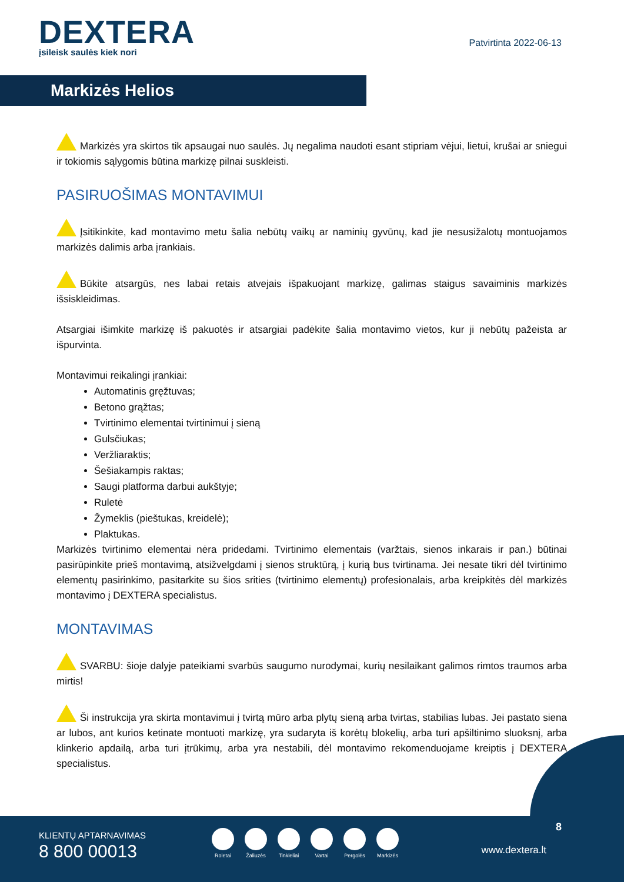DEXTERA
įsileisk saulės kiek nori
Patvirtinta 2022-06-13
Markizės Helios
Markizės yra skirtos tik apsaugai nuo saulės. Jų negalima naudoti esant stipriam vėjui, lietui, krušai ar sniegui ir tokiomis sąlygomis būtina markizę pilnai suskleisti.
PASIRUOŠIMAS MONTAVIMUI
Įsitikinkite, kad montavimo metu šalia nebūtų vaikų ar naminių gyvūnų, kad jie nesusižalotų montuojamos markizės dalimis arba įrankiais.
Būkite atsargūs, nes labai retais atvejais išpakuojant markizę, galimas staigus savaiminis markizės išsiskleidimas.
Atsargiai išimkite markizę iš pakuotės ir atsargiai padėkite šalia montavimo vietos, kur ji nebūtų pažeista ar išpurvinta.
Montavimui reikalingi įrankiai:
Automatinis gręžtuvas;
Betono grąžtas;
Tvirtinimo elementai tvirtinimui į sieną
Gulsčiukas;
Veržliaraktis;
Šešiakampis raktas;
Saugi platforma darbui aukštyje;
Ruletė
Žymeklis (pieštukas, kreidelė);
Plaktukas.
Markizės tvirtinimo elementai nėra pridedami. Tvirtinimo elementais (varžtais, sienos inkarais ir pan.) būtinai pasirūpinkite prieš montavimą, atsižvelgdami į sienos struktūrą, į kurią bus tvirtinama. Jei nesate tikri dėl tvirtinimo elementų pasirinkimo, pasitarkite su šios srities (tvirtinimo elementų) profesionalais, arba kreipkitės dėl markizės montavimo į DEXTERA specialistus.
MONTAVIMAS
SVARBU: šioje dalyje pateikiami svarbūs saugumo nurodymai, kurių nesilaikant galimos rimtos traumos arba mirtis!
Ši instrukcija yra skirta montavimui į tvirtą mūro arba plytų sieną arba tvirtas, stabilias lubas. Jei pastato siena ar lubos, ant kurios ketinate montuoti markizę, yra sudaryta iš korėtų blokelių, arba turi apšiltinimo sluoksnį, arba klinkerio apdailą, arba turi įtrūkimų, arba yra nestabili, dėl montavimo rekomenduojame kreiptis į DEXTERA specialistus.
KLIENTŲ APTARNAVIMAS
8 800 00013
Roletai Žaliuzės Tinkleliai Vartai Pergolės Markizės
8
www.dextera.lt